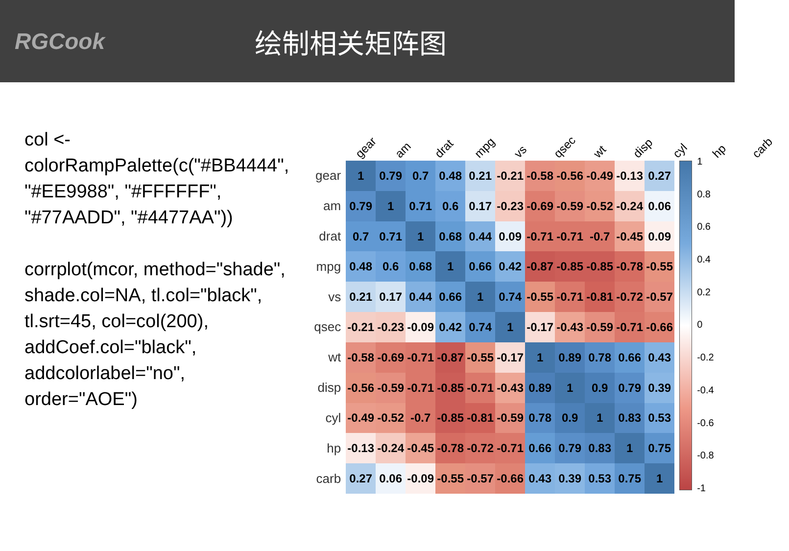RGCook
绘制相关矩阵图
col <- colorRampPalette(c("#BB4444", "#EE9988", "#FFFFFF", "#77AADD", "#4477AA"))
corrplot(mcor, method="shade", shade.col=NA, tl.col="black", tl.srt=45, col=col(200), addCoef.col="black", addcolorlabel="no", order="AOE")
gear am drat mpg vs qsec wt disp cyl hp carb
| gear | 1 | 0.79 | 0.7 | 0.48 | 0.21 | -0.21 | -0.58 | -0.56 | -0.49 | -0.13 | 0.27 |
| am | 0.79 | 1 | 0.71 | 0.6 | 0.17 | -0.23 | -0.69 | -0.59 | -0.52 | -0.24 | 0.06 |
| drat | 0.7 | 0.71 | 1 | 0.68 | 0.44 | 0.09 | -0.71 | -0.71 | -0.7 | -0.45 | 0.09 |
| mpg | 0.48 | 0.6 | 0.68 | 1 | 0.66 | 0.42 | -0.87 | -0.85 | -0.85 | -0.78 | -0.55 |
| vs | 0.21 | 0.17 | 0.44 | 0.66 | 1 | 0.74 | -0.55 | -0.71 | -0.81 | -0.72 | -0.57 |
| qsec | -0.21 | -0.23 | -0.09 | 0.42 | 0.74 | 1 | -0.17 | -0.43 | -0.59 | -0.71 | -0.66 |
| wt | -0.58 | -0.69 | -0.71 | -0.87 | -0.55 | -0.17 | 1 | 0.89 | 0.78 | 0.66 | 0.43 |
| disp | -0.56 | -0.59 | -0.71 | -0.85 | -0.71 | -0.43 | 0.89 | 1 | 0.9 | 0.79 | 0.39 |
| cyl | -0.49 | -0.52 | -0.7 | -0.85 | -0.81 | -0.59 | 0.78 | 0.9 | 1 | 0.83 | 0.53 |
| hp | -0.13 | -0.24 | -0.45 | -0.78 | -0.72 | -0.71 | 0.66 | 0.79 | 0.83 | 1 | 0.75 |
| carb | 0.27 | 0.06 | -0.09 | -0.55 | -0.57 | -0.66 | 0.43 | 0.39 | 0.53 | 0.75 | 1 |
1
0.8
0.6
0.4
0.2
0
-0.2
-0.4
-0.6
-0.8
-1